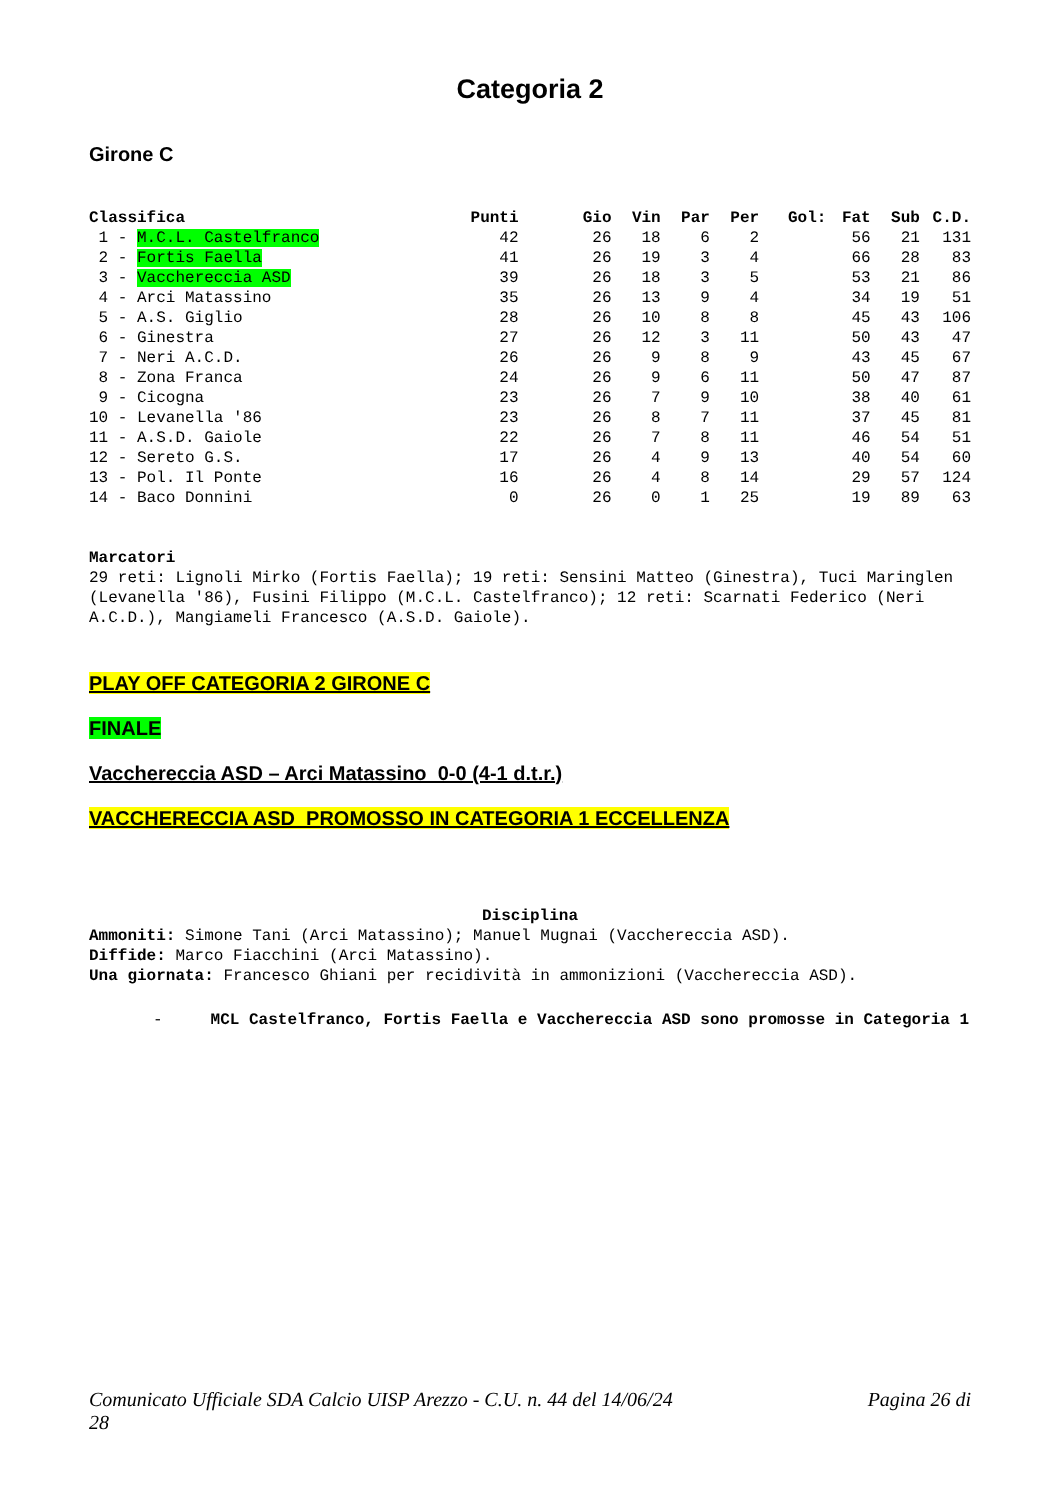Categoria 2
Girone C
| Classifica | Punti | Gio | Vin | Par | Per | Gol: | Fat | Sub | C.D. |
| --- | --- | --- | --- | --- | --- | --- | --- | --- | --- |
| 1 - M.C.L. Castelfranco | 42 | 26 | 18 | 6 | 2 | | 56 | 21 | 131 |
| 2 - Fortis Faella | 41 | 26 | 19 | 3 | 4 | | 66 | 28 | 83 |
| 3 - Vacchereccia ASD | 39 | 26 | 18 | 3 | 5 | | 53 | 21 | 86 |
| 4 - Arci Matassino | 35 | 26 | 13 | 9 | 4 | | 34 | 19 | 51 |
| 5 - A.S. Giglio | 28 | 26 | 10 | 8 | 8 | | 45 | 43 | 106 |
| 6 - Ginestra | 27 | 26 | 12 | 3 | 11 | | 50 | 43 | 47 |
| 7 - Neri A.C.D. | 26 | 26 | 9 | 8 | 9 | | 43 | 45 | 67 |
| 8 - Zona Franca | 24 | 26 | 9 | 6 | 11 | | 50 | 47 | 87 |
| 9 - Cicogna | 23 | 26 | 7 | 9 | 10 | | 38 | 40 | 61 |
| 10 - Levanella '86 | 23 | 26 | 8 | 7 | 11 | | 37 | 45 | 81 |
| 11 - A.S.D. Gaiole | 22 | 26 | 7 | 8 | 11 | | 46 | 54 | 51 |
| 12 - Sereto G.S. | 17 | 26 | 4 | 9 | 13 | | 40 | 54 | 60 |
| 13 - Pol. Il Ponte | 16 | 26 | 4 | 8 | 14 | | 29 | 57 | 124 |
| 14 - Baco Donnini | 0 | 26 | 0 | 1 | 25 | | 19 | 89 | 63 |
Marcatori
29 reti: Lignoli Mirko (Fortis Faella); 19 reti: Sensini Matteo (Ginestra), Tuci Maringlen (Levanella '86), Fusini Filippo (M.C.L. Castelfranco); 12 reti: Scarnati Federico (Neri A.C.D.), Mangiameli Francesco (A.S.D. Gaiole).
PLAY OFF CATEGORIA 2 GIRONE C
FINALE
Vacchereccia ASD – Arci Matassino 0-0 (4-1 d.t.r.)
VACCHERECCIA ASD PROMOSSO IN CATEGORIA 1 ECCELLENZA
Disciplina
Ammoniti: Simone Tani (Arci Matassino); Manuel Mugnai (Vacchereccia ASD).
Diffide: Marco Fiacchini (Arci Matassino).
Una giornata: Francesco Ghiani per recidività in ammonizioni (Vacchereccia ASD).
- MCL Castelfranco, Fortis Faella e Vacchereccia ASD sono promosse in Categoria 1
Comunicato Ufficiale SDA Calcio UISP Arezzo - C.U. n. 44 del 14/06/24
28 Pagina 26 di